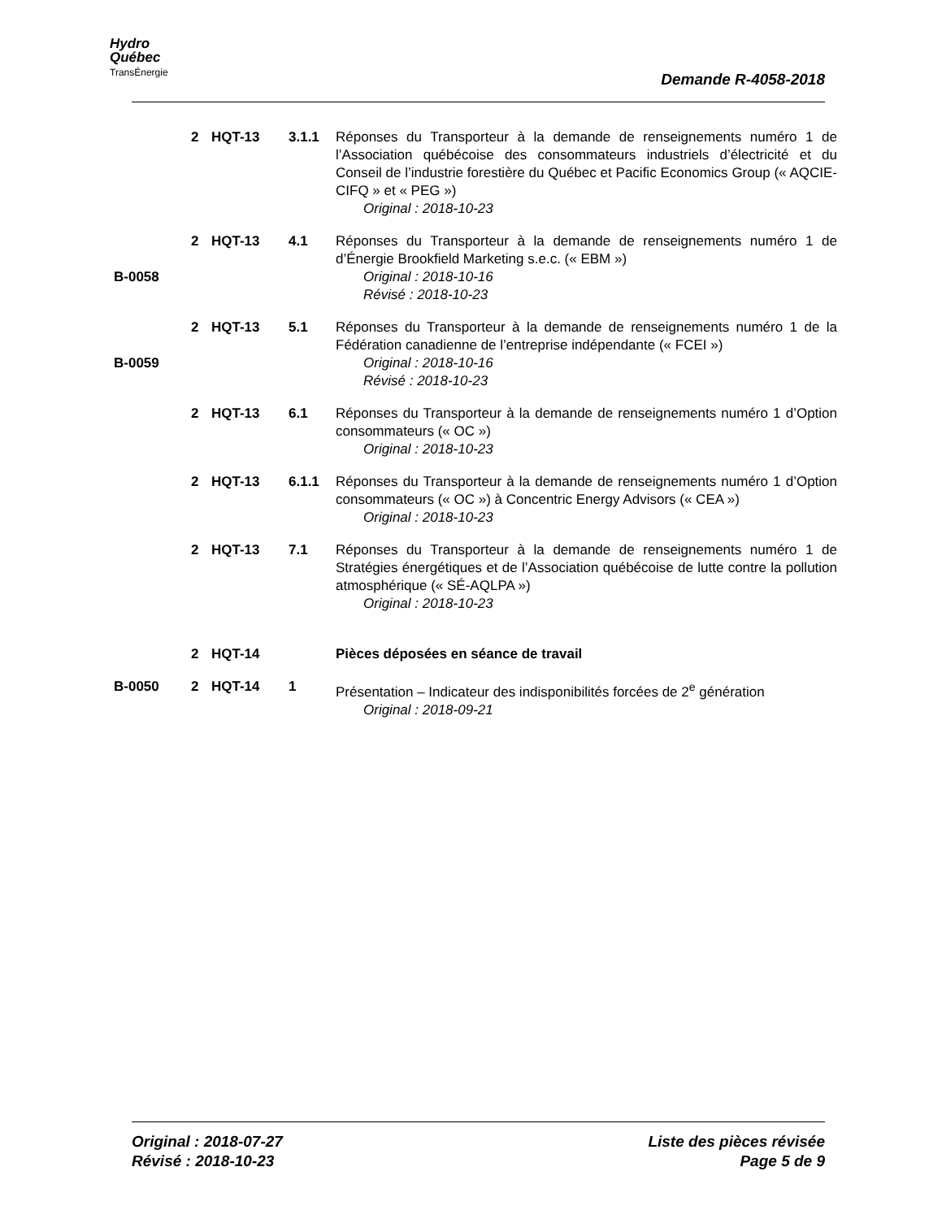Hydro
Québec
TransÉnergie
Demande R-4058-2018
| | 2 | HQT-13 | 3.1.1 | Réponses du Transporteur à la demande de renseignements numéro 1 de l’Association québécoise des consommateurs industriels d’électricité et du Conseil de l’industrie forestière du Québec et Pacific Economics Group (« AQCIE-CIFQ » et « PEG ») Original : 2018-10-23 |
| B-0058 | 2 | HQT-13 | 4.1 | Réponses du Transporteur à la demande de renseignements numéro 1 de d’Énergie Brookfield Marketing s.e.c. (« EBM ») Original : 2018-10-16 Révisé : 2018-10-23 |
| B-0059 | 2 | HQT-13 | 5.1 | Réponses du Transporteur à la demande de renseignements numéro 1 de la Fédération canadienne de l’entreprise indépendante (« FCEI ») Original : 2018-10-16 Révisé : 2018-10-23 |
| | 2 | HQT-13 | 6.1 | Réponses du Transporteur à la demande de renseignements numéro 1 d’Option consommateurs (« OC ») Original : 2018-10-23 |
| | 2 | HQT-13 | 6.1.1 | Réponses du Transporteur à la demande de renseignements numéro 1 d’Option consommateurs (« OC ») à Concentric Energy Advisors (« CEA ») Original : 2018-10-23 |
| | 2 | HQT-13 | 7.1 | Réponses du Transporteur à la demande de renseignements numéro 1 de Stratégies énergétiques et de l’Association québécoise de lutte contre la pollution atmosphérique (« SÉ-AQLPA ») Original : 2018-10-23 |
| | 2 | HQT-14 | | Pièces déposées en séance de travail |
| B-0050 | 2 | HQT-14 | 1 | Présentation – Indicateur des indisponibilités forcées de 2<sup>e</sup> génération Original : 2018-09-21 |
Original : 2018-07-27
Révisé : 2018-10-23
Liste des pièces révisée
Page 5 de 9